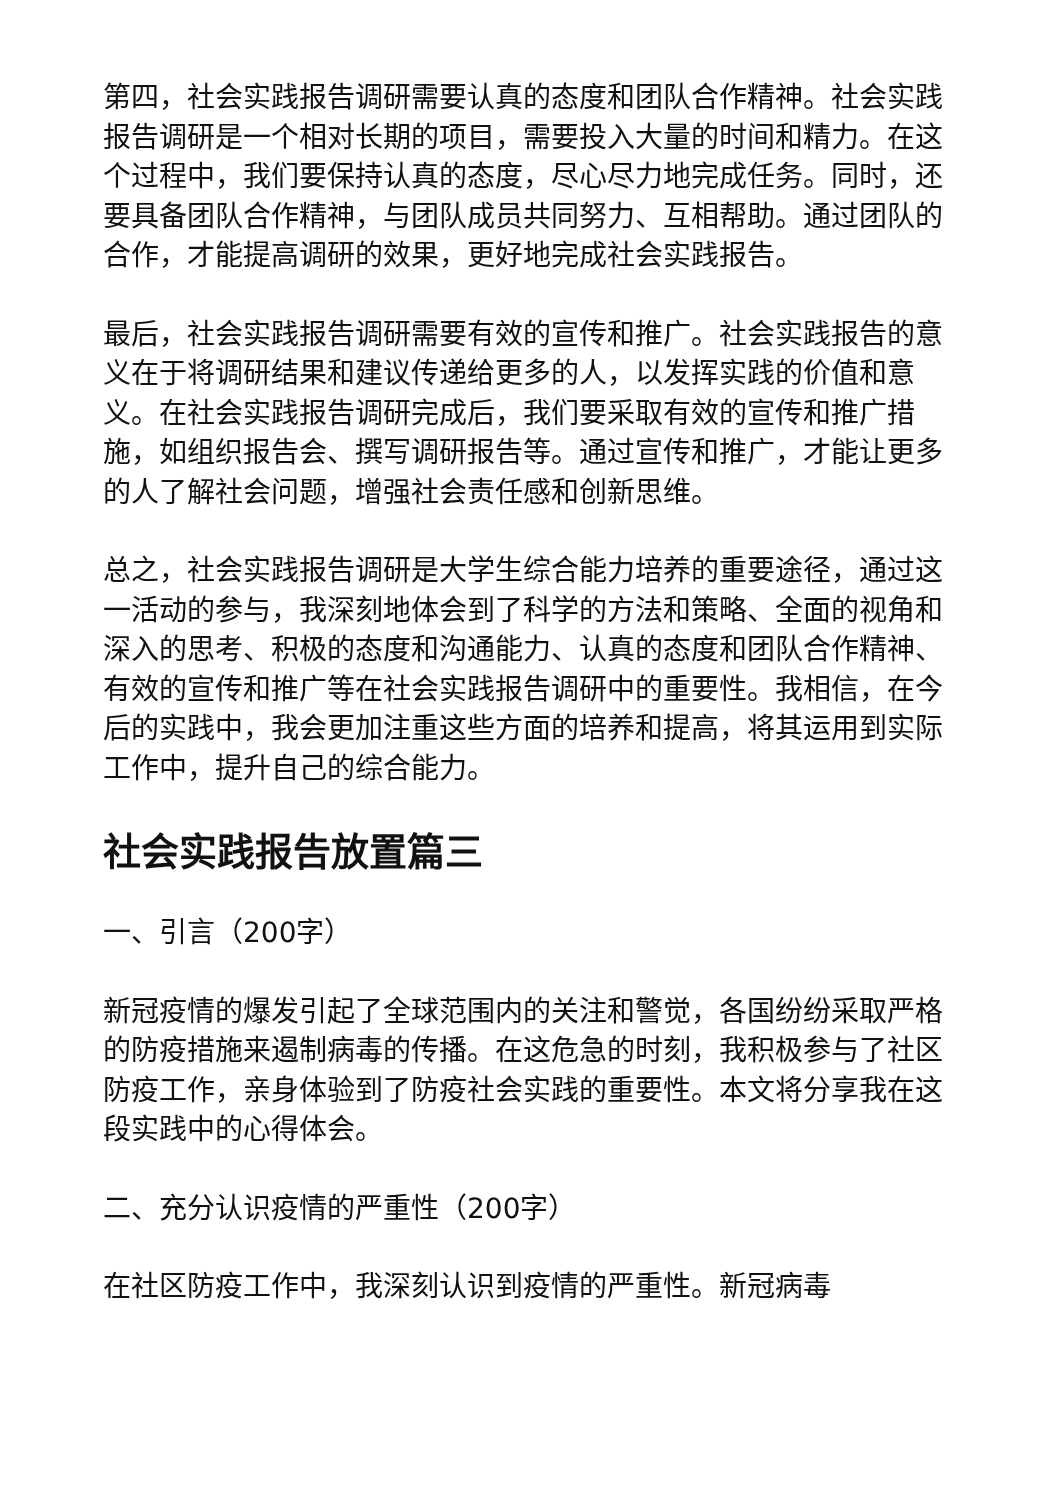第四，社会实践报告调研需要认真的态度和团队合作精神。社会实践报告调研是一个相对长期的项目，需要投入大量的时间和精力。在这个过程中，我们要保持认真的态度，尽心尽力地完成任务。同时，还要具备团队合作精神，与团队成员共同努力、互相帮助。通过团队的合作，才能提高调研的效果，更好地完成社会实践报告。
最后，社会实践报告调研需要有效的宣传和推广。社会实践报告的意义在于将调研结果和建议传递给更多的人，以发挥实践的价值和意义。在社会实践报告调研完成后，我们要采取有效的宣传和推广措施，如组织报告会、撰写调研报告等。通过宣传和推广，才能让更多的人了解社会问题，增强社会责任感和创新思维。
总之，社会实践报告调研是大学生综合能力培养的重要途径，通过这一活动的参与，我深刻地体会到了科学的方法和策略、全面的视角和深入的思考、积极的态度和沟通能力、认真的态度和团队合作精神、有效的宣传和推广等在社会实践报告调研中的重要性。我相信，在今后的实践中，我会更加注重这些方面的培养和提高，将其运用到实际工作中，提升自己的综合能力。
社会实践报告放置篇三
一、引言（200字）
新冠疫情的爆发引起了全球范围内的关注和警觉，各国纷纷采取严格的防疫措施来遏制病毒的传播。在这危急的时刻，我积极参与了社区防疫工作，亲身体验到了防疫社会实践的重要性。本文将分享我在这段实践中的心得体会。
二、充分认识疫情的严重性（200字）
在社区防疫工作中，我深刻认识到疫情的严重性。新冠病毒